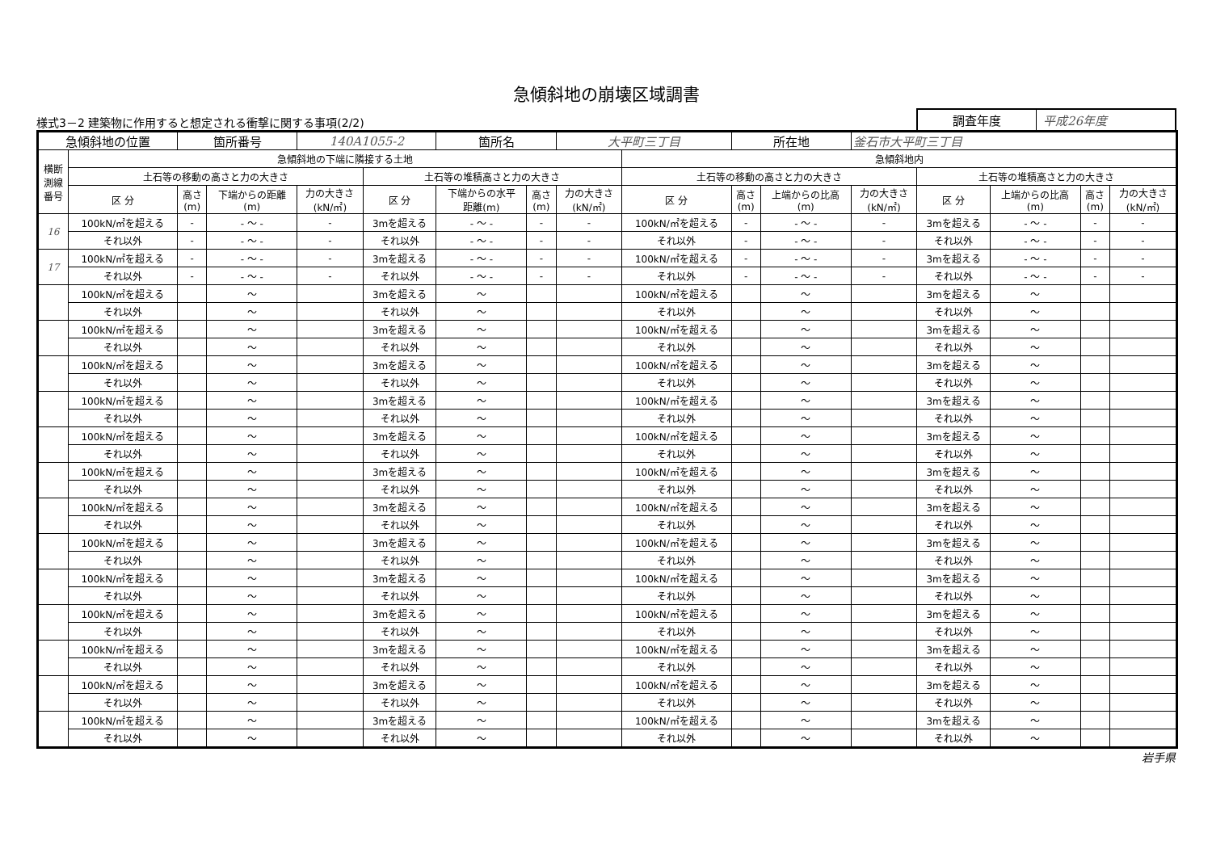急傾斜地の崩壊区域調書
様式3－2 建築物に作用すると想定される衝撃に関する事項(2/2)
調査年度 平成26年度
| 急傾斜地の位置 | | 箇所番号 | | 140A1055-2 | | 箇所名 | | 大平町三丁目 | | 所在地 | | 釜石市大平町三丁目 | | | | |
| 横断 測線 番号 | 急傾斜地の下端に隣接する土地 | | | | | | | | 急傾斜地内 | | | | | | | |
| | 土石等の移動の高さと力の大きさ | | | | 土石等の堆積高さと力の大きさ | | | | 土石等の移動の高さと力の大きさ | | | | 土石等の堆積高さと力の大きさ | | | |
| | 区 分 | 高さ (m) | 下端からの距離 (m) | 力の大きさ (kN/㎡) | 区 分 | 下端からの水平 距離(m) | 高さ (m) | 力の大きさ (kN/㎡) | 区 分 | 高さ (m) | 上端からの比高 (m) | 力の大きさ (kN/㎡) | 区 分 | 上端からの比高 (m) | 高さ (m) | 力の大きさ (kN/㎡) |
| 16 | 100kN/㎡を超える | - | - ～ - | - | 3mを超える | - ～ - | - | - | 100kN/㎡を超える | - | - ～ - | - | 3mを超える | - ～ - | - | - |
| | それ以外 | - | - ～ - | - | それ以外 | - ～ - | - | - | それ以外 | - | - ～ - | - | それ以外 | - ～ - | - | - |
| 17 | 100kN/㎡を超える | - | - ～ - | - | 3mを超える | - ～ - | - | - | 100kN/㎡を超える | - | - ～ - | - | 3mを超える | - ～ - | - | - |
| | それ以外 | - | - ～ - | - | それ以外 | - ～ - | - | - | それ以外 | - | - ～ - | - | それ以外 | - ～ - | - | - |
| | 100kN/㎡を超える | | ～ | | 3mを超える | ～ | | | 100kN/㎡を超える | | ～ | | 3mを超える | ～ | | |
| | それ以外 | | ～ | | それ以外 | ～ | | | それ以外 | | ～ | | それ以外 | ～ | | |
| | 100kN/㎡を超える | | ～ | | 3mを超える | ～ | | | 100kN/㎡を超える | | ～ | | 3mを超える | ～ | | |
| | それ以外 | | ～ | | それ以外 | ～ | | | それ以外 | | ～ | | それ以外 | ～ | | |
| | 100kN/㎡を超える | | ～ | | 3mを超える | ～ | | | 100kN/㎡を超える | | ～ | | 3mを超える | ～ | | |
| | それ以外 | | ～ | | それ以外 | ～ | | | それ以外 | | ～ | | それ以外 | ～ | | |
| | 100kN/㎡を超える | | ～ | | 3mを超える | ～ | | | 100kN/㎡を超える | | ～ | | 3mを超える | ～ | | |
| | それ以外 | | ～ | | それ以外 | ～ | | | それ以外 | | ～ | | それ以外 | ～ | | |
| | 100kN/㎡を超える | | ～ | | 3mを超える | ～ | | | 100kN/㎡を超える | | ～ | | 3mを超える | ～ | | |
| | それ以外 | | ～ | | それ以外 | ～ | | | それ以外 | | ～ | | それ以外 | ～ | | |
| | 100kN/㎡を超える | | ～ | | 3mを超える | ～ | | | 100kN/㎡を超える | | ～ | | 3mを超える | ～ | | |
| | それ以外 | | ～ | | それ以外 | ～ | | | それ以外 | | ～ | | それ以外 | ～ | | |
| | 100kN/㎡を超える | | ～ | | 3mを超える | ～ | | | 100kN/㎡を超える | | ～ | | 3mを超える | ～ | | |
| | それ以外 | | ～ | | それ以外 | ～ | | | それ以外 | | ～ | | それ以外 | ～ | | |
| | 100kN/㎡を超える | | ～ | | 3mを超える | ～ | | | 100kN/㎡を超える | | ～ | | 3mを超える | ～ | | |
| | それ以外 | | ～ | | それ以外 | ～ | | | それ以外 | | ～ | | それ以外 | ～ | | |
| | 100kN/㎡を超える | | ～ | | 3mを超える | ～ | | | 100kN/㎡を超える | | ～ | | 3mを超える | ～ | | |
| | それ以外 | | ～ | | それ以外 | ～ | | | それ以外 | | ～ | | それ以外 | ～ | | |
| | 100kN/㎡を超える | | ～ | | 3mを超える | ～ | | | 100kN/㎡を超える | | ～ | | 3mを超える | ～ | | |
| | それ以外 | | ～ | | それ以外 | ～ | | | それ以外 | | ～ | | それ以外 | ～ | | |
| | 100kN/㎡を超える | | ～ | | 3mを超える | ～ | | | 100kN/㎡を超える | | ～ | | 3mを超える | ～ | | |
| | それ以外 | | ～ | | それ以外 | ～ | | | それ以外 | | ～ | | それ以外 | ～ | | |
| | 100kN/㎡を超える | | ～ | | 3mを超える | ～ | | | 100kN/㎡を超える | | ～ | | 3mを超える | ～ | | |
| | それ以外 | | ～ | | それ以外 | ～ | | | それ以外 | | ～ | | それ以外 | ～ | | |
| | 100kN/㎡を超える | | ～ | | 3mを超える | ～ | | | 100kN/㎡を超える | | ～ | | 3mを超える | ～ | | |
| | それ以外 | | ～ | | それ以外 | ～ | | | それ以外 | | ～ | | それ以外 | ～ | | |
岩手県